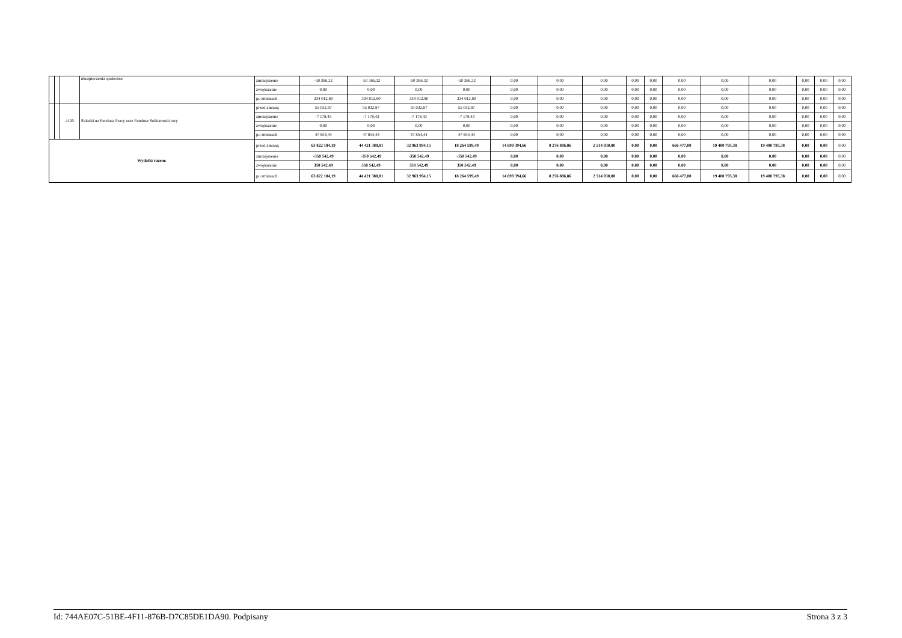| | | | ubezpieczenia społeczne | zmniejszenie | -50 366,32 | -50 366,32 | -50 366,32 | -50 366,32 | 0,00 | 0,00 | 0,00 | 0,00 | 0,00 | 0,00 | 0,00 | 0,00 | 0,00 | 0,00 | 0,00 |
| | | | | zwiększenie | 0,00 | 0,00 | 0,00 | 0,00 | 0,00 | 0,00 | 0,00 | 0,00 | 0,00 | 0,00 | 0,00 | 0,00 | 0,00 | 0,00 | 0,00 |
| | | | | po zmianach | 334 012,80 | 334 012,80 | 334 012,80 | 334 012,80 | 0,00 | 0,00 | 0,00 | 0,00 | 0,00 | 0,00 | 0,00 | 0,00 | 0,00 | 0,00 | 0,00 |
| | | 4120 | Składki na Fundusz Pracy oraz Fundusz Solidarnościowy | przed zmianą | 55 032,87 | 55 032,87 | 55 032,87 | 55 032,87 | 0,00 | 0,00 | 0,00 | 0,00 | 0,00 | 0,00 | 0,00 | 0,00 | 0,00 | 0,00 | 0,00 |
| | | | | zmniejszenie | -7 178,43 | -7 178,43 | -7 178,43 | -7 178,43 | 0,00 | 0,00 | 0,00 | 0,00 | 0,00 | 0,00 | 0,00 | 0,00 | 0,00 | 0,00 | 0,00 |
| | | | | zwiększenie | 0,00 | 0,00 | 0,00 | 0,00 | 0,00 | 0,00 | 0,00 | 0,00 | 0,00 | 0,00 | 0,00 | 0,00 | 0,00 | 0,00 | 0,00 |
| | | | | po zmianach | 47 854,44 | 47 854,44 | 47 854,44 | 47 854,44 | 0,00 | 0,00 | 0,00 | 0,00 | 0,00 | 0,00 | 0,00 | 0,00 | 0,00 | 0,00 | 0,00 |
| Wydatki razem: | | | | przed zmianą | 63 822 184,19 | 44 421 388,81 | 32 963 994,15 | 18 264 599,49 | 14 699 394,66 | 8 276 886,86 | 2 514 030,80 | 0,00 | 0,00 | 666 477,00 | 19 400 795,38 | 19 400 795,38 | 0,00 | 0,00 | 0,00 |
| | | | | zmniejszenie | -350 542,49 | -350 542,49 | -350 542,49 | -350 542,49 | 0,00 | 0,00 | 0,00 | 0,00 | 0,00 | 0,00 | 0,00 | 0,00 | 0,00 | 0,00 | 0,00 |
| | | | | zwiększenie | 350 542,49 | 350 542,49 | 350 542,49 | 350 542,49 | 0,00 | 0,00 | 0,00 | 0,00 | 0,00 | 0,00 | 0,00 | 0,00 | 0,00 | 0,00 | 0,00 |
| | | | | po zmianach | 63 822 184,19 | 44 421 388,81 | 32 963 994,15 | 18 264 599,49 | 14 699 394,66 | 8 276 886,86 | 2 514 030,80 | 0,00 | 0,00 | 666 477,00 | 19 400 795,38 | 19 400 795,38 | 0,00 | 0,00 | 0,00 |
Id: 744AE07C-51BE-4F11-876B-D7C85DE1DA90. Podpisany Strona 3 z 3